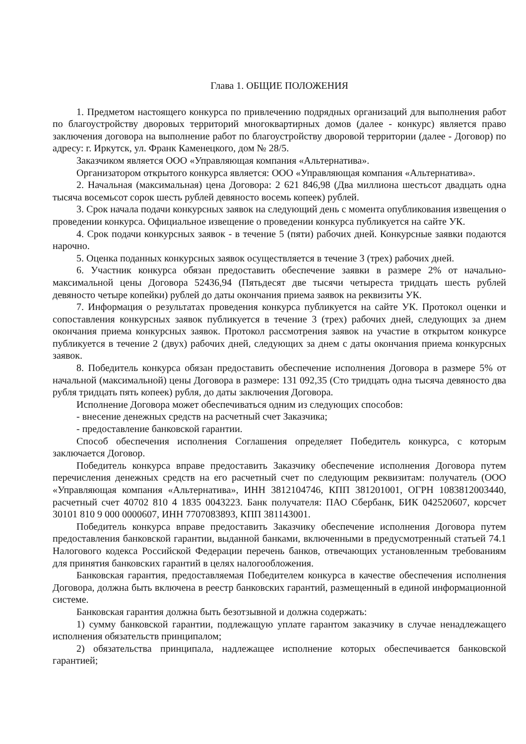Глава 1. ОБЩИЕ ПОЛОЖЕНИЯ
1. Предметом настоящего конкурса по привлечению подрядных организаций для выполнения работ по благоустройству дворовых территорий многоквартирных домов (далее - конкурс) является право заключения договора на выполнение работ по благоустройству дворовой территории (далее - Договор) по адресу: г. Иркутск, ул. Франк Каменецкого, дом № 28/5.
Заказчиком является ООО «Управляющая компания «Альтернатива».
Организатором открытого конкурса является: ООО «Управляющая компания «Альтернатива».
2. Начальная (максимальная) цена Договора: 2 621 846,98 (Два миллиона шестьсот двадцать одна тысяча восемьсот сорок шесть рублей девяносто восемь копеек) рублей.
3. Срок начала подачи конкурсных заявок на следующий день с момента опубликования извещения о проведении конкурса. Официальное извещение о проведении конкурса публикуется на сайте УК.
4. Срок подачи конкурсных заявок - в течение 5 (пяти) рабочих дней. Конкурсные заявки подаются нарочно.
5. Оценка поданных конкурсных заявок осуществляется в течение 3 (трех) рабочих дней.
6. Участник конкурса обязан предоставить обеспечение заявки в размере 2% от начально-максимальной цены Договора 52436,94 (Пятьдесят две тысячи четыреста тридцать шесть рублей девяносто четыре копейки) рублей до даты окончания приема заявок на реквизиты УК.
7. Информация о результатах проведения конкурса публикуется на сайте УК. Протокол оценки и сопоставления конкурсных заявок публикуется в течение 3 (трех) рабочих дней, следующих за днем окончания приема конкурсных заявок. Протокол рассмотрения заявок на участие в открытом конкурсе публикуется в течение 2 (двух) рабочих дней, следующих за днем с даты окончания приема конкурсных заявок.
8. Победитель конкурса обязан предоставить обеспечение исполнения Договора в размере 5% от начальной (максимальной) цены Договора в размере: 131 092,35 (Сто тридцать одна тысяча девяносто два рубля тридцать пять копеек) рубля, до даты заключения Договора.
Исполнение Договора может обеспечиваться одним из следующих способов:
- внесение денежных средств на расчетный счет Заказчика;
- предоставление банковской гарантии.
Способ обеспечения исполнения Соглашения определяет Победитель конкурса, с которым заключается Договор.
Победитель конкурса вправе предоставить Заказчику обеспечение исполнения Договора путем перечисления денежных средств на его расчетный счет по следующим реквизитам: получатель (ООО «Управляющая компания «Альтернатива», ИНН 3812104746, КПП 381201001, ОГРН 1083812003440, расчетный счет 40702 810 4 1835 0043223. Банк получателя: ПАО Сбербанк, БИК 042520607, корсчет 30101 810 9 000 0000607, ИНН 7707083893, КПП 381143001.
Победитель конкурса вправе предоставить Заказчику обеспечение исполнения Договора путем предоставления банковской гарантии, выданной банками, включенными в предусмотренный статьей 74.1 Налогового кодекса Российской Федерации перечень банков, отвечающих установленным требованиям для принятия банковских гарантий в целях налогообложения.
Банковская гарантия, предоставляемая Победителем конкурса в качестве обеспечения исполнения Договора, должна быть включена в реестр банковских гарантий, размещенный в единой информационной системе.
Банковская гарантия должна быть безотзывной и должна содержать:
1) сумму банковской гарантии, подлежащую уплате гарантом заказчику в случае ненадлежащего исполнения обязательств принципалом;
2) обязательства принципала, надлежащее исполнение которых обеспечивается банковской гарантией;